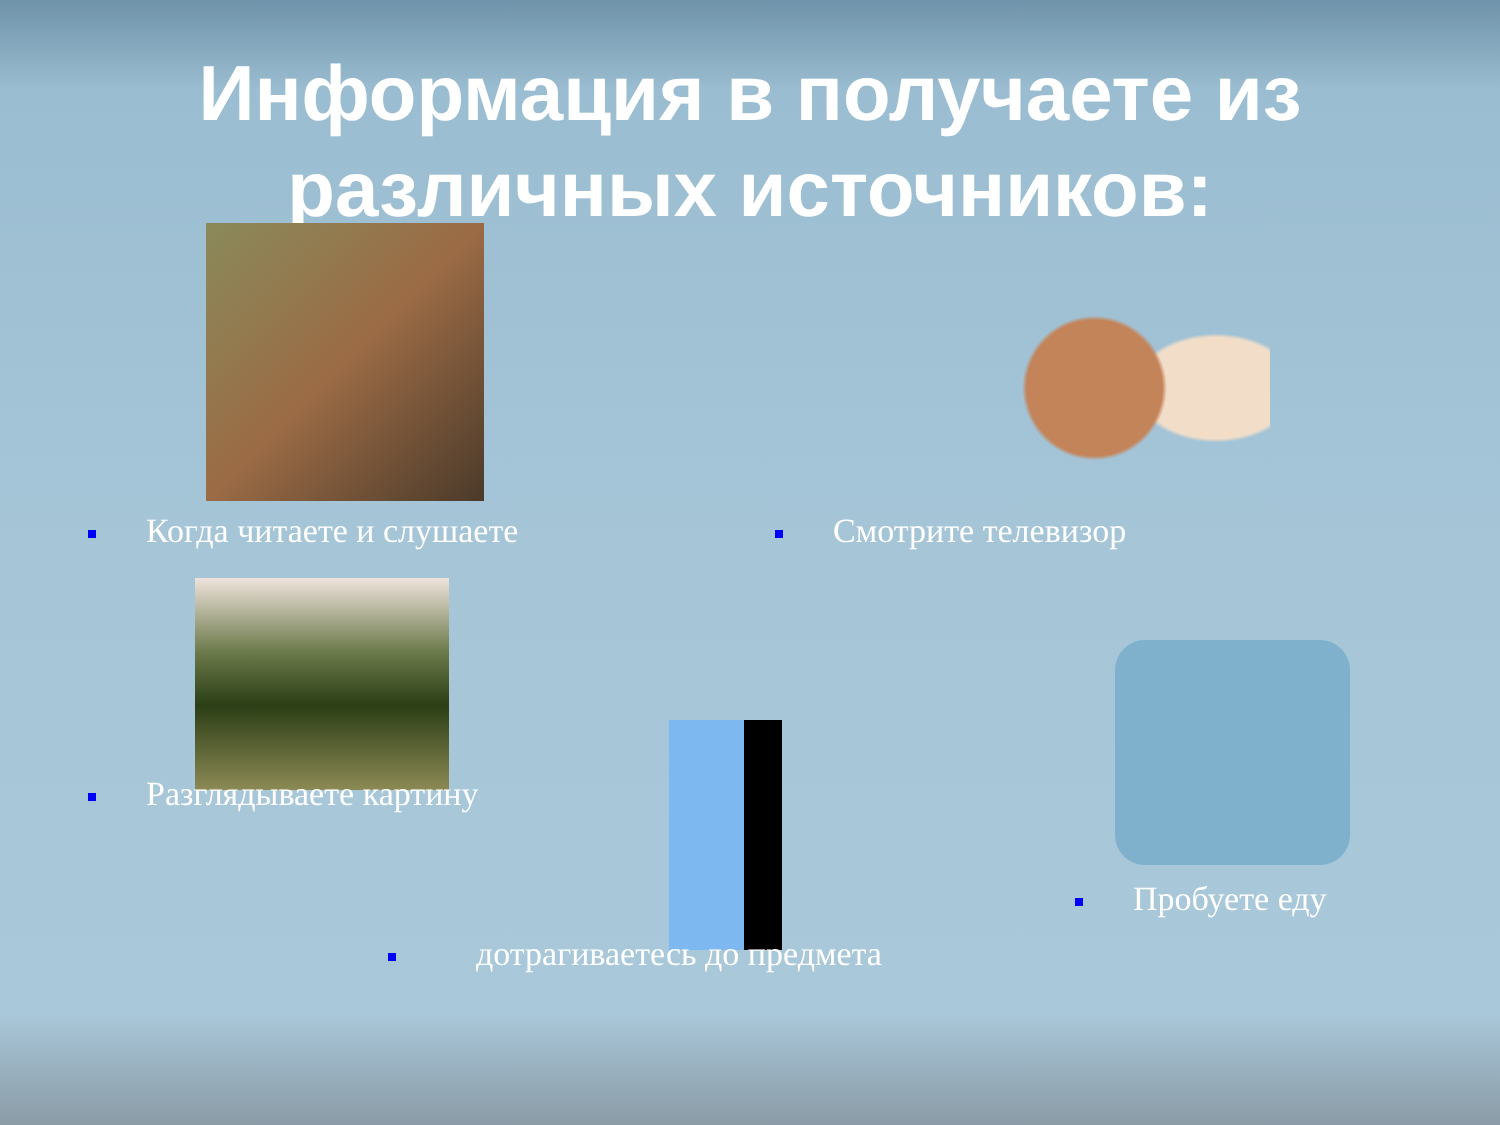Информация в получаете из различных источников:
Когда читаете и слушаете Смотрите телевизор
Разглядываете картину
Пробуете еду
дотрагиваетесь до предмета